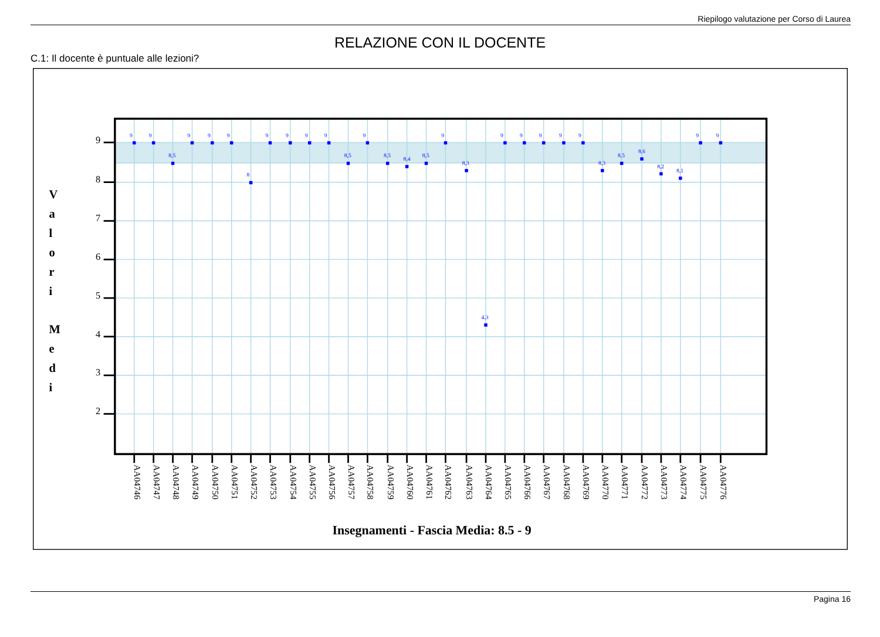Riepilogo valutazione per Corso di Laurea
RELAZIONE CON IL DOCENTE
C.1: Il docente è puntuale alle lezioni?
9
8
7
6
5
4
3
2
V
a
l
o
r
i
M
e
d
i
9
9
8,5
9
9
9
8
9
9
9
9
8,5
9
8,5
8,4
8,5
9
8,3
4,3
9
9
9
9
9
8,3
8,5
8,6
8,2
8,1
9
9
AA04746
AA04747
AA04748
AA04749
AA04750
AA04751
AA04752
AA04753
AA04754
AA04755
AA04756
AA04757
AA04758
AA04759
AA04760
AA04761
AA04762
AA04763
AA04764
AA04765
AA04766
AA04767
AA04768
AA04769
AA04770
AA04771
AA04772
AA04773
AA04774
AA04775
AA04776
Insegnamenti - Fascia Media: 8.5 - 9
Pagina 16